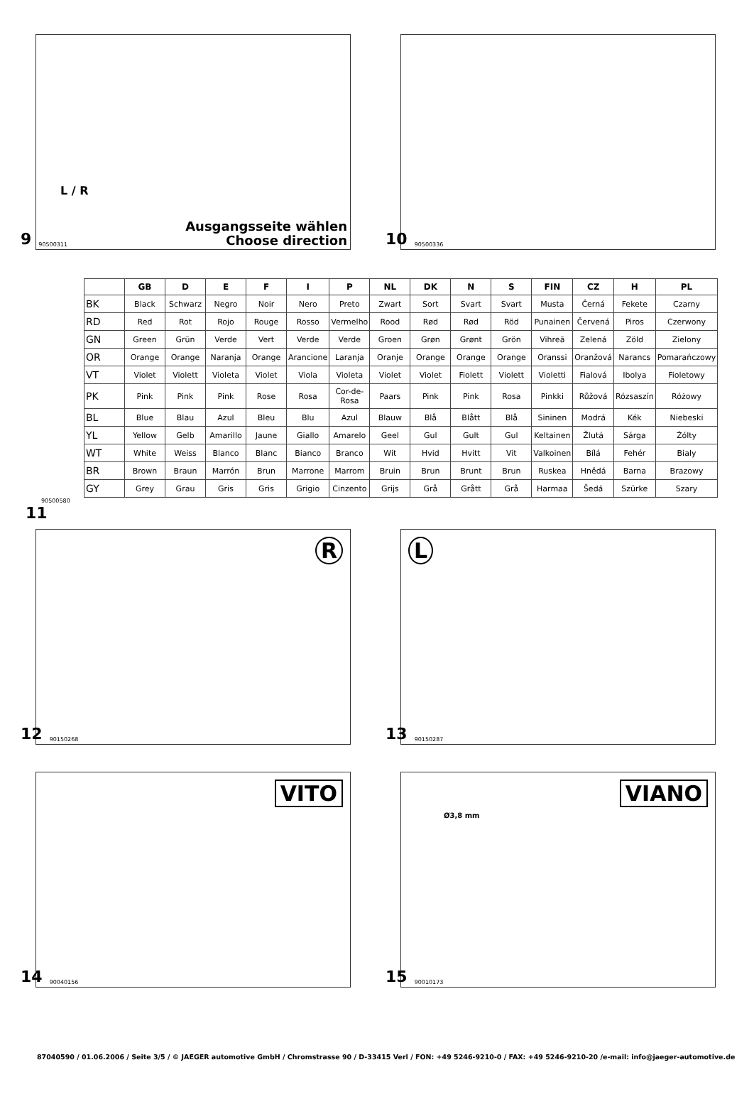L / R
9 90500311 Ausgangsseite wählen
Choose direction
10 90500336
| | GB | D | E | F | I | P | NL | DK | N | S | FIN | CZ | H | PL |
| --- | --- | --- | --- | --- | --- | --- | --- | --- | --- | --- | --- | --- | --- | --- |
| BK | Black | Schwarz | Negro | Noir | Nero | Preto | Zwart | Sort | Svart | Svart | Musta | Černá | Fekete | Czarny |
| RD | Red | Rot | Rojo | Rouge | Rosso | Vermelho | Rood | Rød | Rød | Röd | Punainen | Červená | Piros | Czerwony |
| GN | Green | Grün | Verde | Vert | Verde | Verde | Groen | Grøn | Grønt | Grön | Vihreä | Zelená | Zöld | Zielony |
| OR | Orange | Orange | Naranja | Orange | Arancione | Laranja | Oranje | Orange | Orange | Orange | Oranssi | Oranžová | Narancs | Pomarańczowy |
| VT | Violet | Violett | Violeta | Violet | Viola | Violeta | Violet | Violet | Fiolett | Violett | Violetti | Fialová | Ibolya | Fioletowy |
| PK | Pink | Pink | Pink | Rose | Rosa | Cor-de-Rosa | Paars | Pink | Pink | Rosa | Pinkki | Růžová | Rózsaszín | Różowy |
| BL | Blue | Blau | Azul | Bleu | Blu | Azul | Blauw | Blå | Blått | Blå | Sininen | Modrá | Kék | Niebeski |
| YL | Yellow | Gelb | Amarillo | Jaune | Giallo | Amarelo | Geel | Gul | Gult | Gul | Keltainen | Žlutá | Sárga | Żólty |
| WT | White | Weiss | Blanco | Blanc | Bianco | Branco | Wit | Hvid | Hvitt | Vit | Valkoinen | Bílá | Fehér | Bialy |
| BR | Brown | Braun | Marrón | Brun | Marrone | Marrom | Bruin | Brun | Brunt | Brun | Ruskea | Hnědá | Barna | Brazowy |
| GY | Grey | Grau | Gris | Gris | Grigio | Cinzento | Grijs | Grå | Grått | Grå | Harmaa | Šedá | Szürke | Szary |
90500580
11
R
12 90150268
L
13 90150287
VITO
14 90040156
VIANO
Ø3,8 mm
15 90010173
87040590 / 01.06.2006 / Seite 3/5 / © JAEGER automotive GmbH / Chromstrasse 90 / D-33415 Verl / FON: +49 5246-9210-0 / FAX: +49 5246-9210-20 /e-mail: info@jaeger-automotive.de